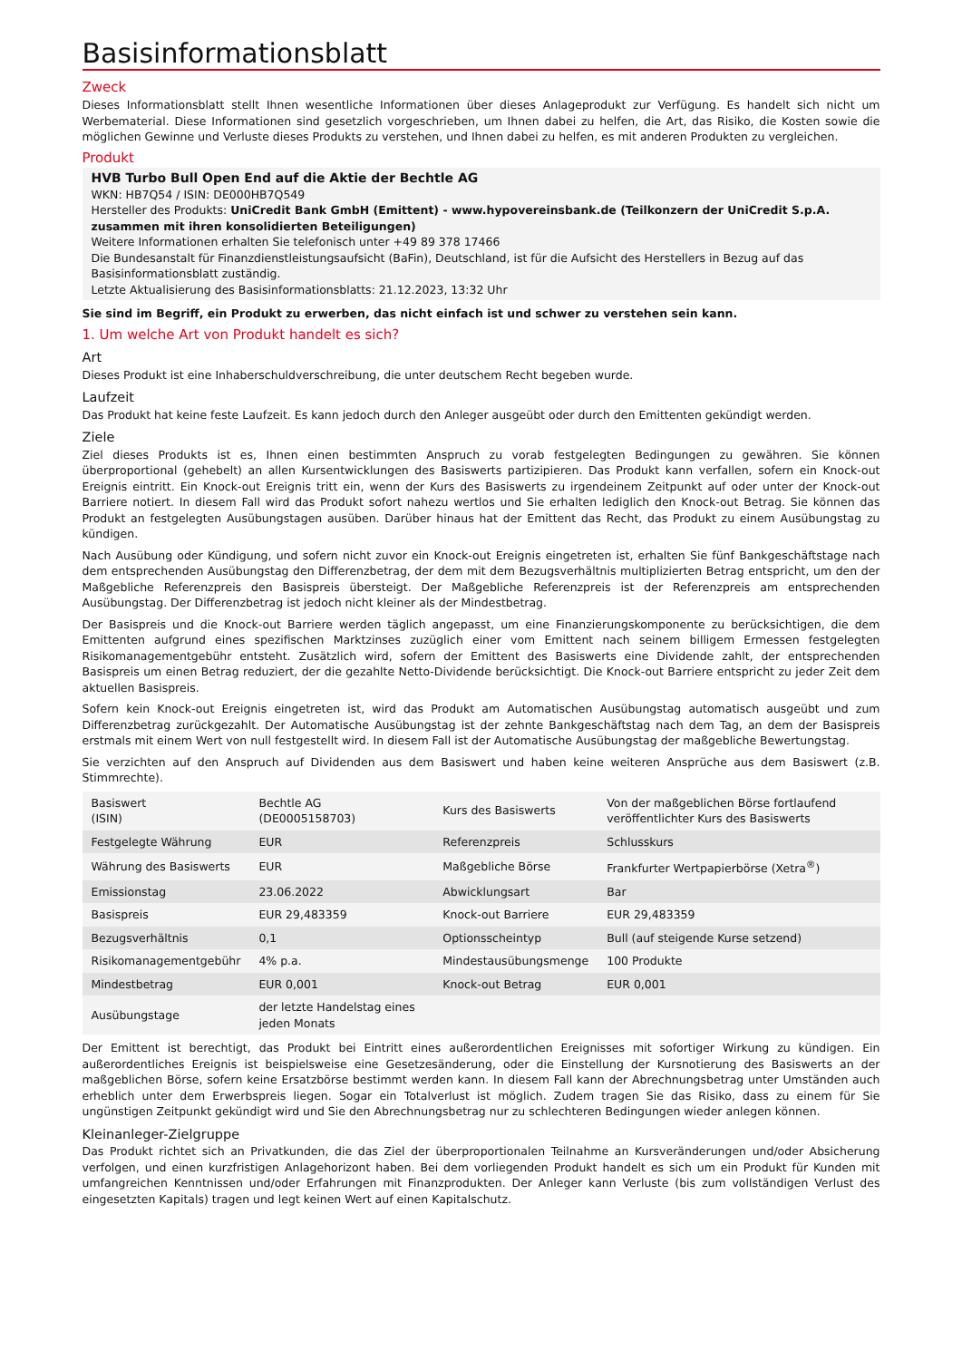Basisinformationsblatt
Zweck
Dieses Informationsblatt stellt Ihnen wesentliche Informationen über dieses Anlageprodukt zur Verfügung. Es handelt sich nicht um Werbematerial. Diese Informationen sind gesetzlich vorgeschrieben, um Ihnen dabei zu helfen, die Art, das Risiko, die Kosten sowie die möglichen Gewinne und Verluste dieses Produkts zu verstehen, und Ihnen dabei zu helfen, es mit anderen Produkten zu vergleichen.
Produkt
HVB Turbo Bull Open End auf die Aktie der Bechtle AG
WKN: HB7Q54 / ISIN: DE000HB7Q549
Hersteller des Produkts: UniCredit Bank GmbH (Emittent) - www.hypovereinsbank.de (Teilkonzern der UniCredit S.p.A. zusammen mit ihren konsolidierten Beteiligungen)
Weitere Informationen erhalten Sie telefonisch unter +49 89 378 17466
Die Bundesanstalt für Finanzdienstleistungsaufsicht (BaFin), Deutschland, ist für die Aufsicht des Herstellers in Bezug auf das Basisinformationsblatt zuständig.
Letzte Aktualisierung des Basisinformationsblatts: 21.12.2023, 13:32 Uhr
Sie sind im Begriff, ein Produkt zu erwerben, das nicht einfach ist und schwer zu verstehen sein kann.
1. Um welche Art von Produkt handelt es sich?
Art
Dieses Produkt ist eine Inhaberschuldverschreibung, die unter deutschem Recht begeben wurde.
Laufzeit
Das Produkt hat keine feste Laufzeit. Es kann jedoch durch den Anleger ausgeübt oder durch den Emittenten gekündigt werden.
Ziele
Ziel dieses Produkts ist es, Ihnen einen bestimmten Anspruch zu vorab festgelegten Bedingungen zu gewähren. Sie können überproportional (gehebelt) an allen Kursentwicklungen des Basiswerts partizipieren. Das Produkt kann verfallen, sofern ein Knock-out Ereignis eintritt. Ein Knock-out Ereignis tritt ein, wenn der Kurs des Basiswerts zu irgendeinem Zeitpunkt auf oder unter der Knock-out Barriere notiert. In diesem Fall wird das Produkt sofort nahezu wertlos und Sie erhalten lediglich den Knock-out Betrag. Sie können das Produkt an festgelegten Ausübungstagen ausüben. Darüber hinaus hat der Emittent das Recht, das Produkt zu einem Ausübungstag zu kündigen.
Nach Ausübung oder Kündigung, und sofern nicht zuvor ein Knock-out Ereignis eingetreten ist, erhalten Sie fünf Bankgeschäftstage nach dem entsprechenden Ausübungstag den Differenzbetrag, der dem mit dem Bezugsverhältnis multiplizierten Betrag entspricht, um den der Maßgebliche Referenzpreis den Basispreis übersteigt. Der Maßgebliche Referenzpreis ist der Referenzpreis am entsprechenden Ausübungstag. Der Differenzbetrag ist jedoch nicht kleiner als der Mindestbetrag.
Der Basispreis und die Knock-out Barriere werden täglich angepasst, um eine Finanzierungskomponente zu berücksichtigen, die dem Emittenten aufgrund eines spezifischen Marktzinses zuzüglich einer vom Emittent nach seinem billigem Ermessen festgelegten Risikomanagementgebühr entsteht. Zusätzlich wird, sofern der Emittent des Basiswerts eine Dividende zahlt, der entsprechenden Basispreis um einen Betrag reduziert, der die gezahlte Netto-Dividende berücksichtigt. Die Knock-out Barriere entspricht zu jeder Zeit dem aktuellen Basispreis.
Sofern kein Knock-out Ereignis eingetreten ist, wird das Produkt am Automatischen Ausübungstag automatisch ausgeübt und zum Differenzbetrag zurückgezahlt. Der Automatische Ausübungstag ist der zehnte Bankgeschäftstag nach dem Tag, an dem der Basispreis erstmals mit einem Wert von null festgestellt wird. In diesem Fall ist der Automatische Ausübungstag der maßgebliche Bewertungstag.
Sie verzichten auf den Anspruch auf Dividenden aus dem Basiswert und haben keine weiteren Ansprüche aus dem Basiswert (z.B. Stimmrechte).
| Basiswert (ISIN) | Bechtle AG (DE0005158703) | Kurs des Basiswerts | Von der maßgeblichen Börse fortlaufend veröffentlichter Kurs des Basiswerts |
| Festgelegte Währung | EUR | Referenzpreis | Schlusskurs |
| Währung des Basiswerts | EUR | Maßgebliche Börse | Frankfurter Wertpapierbörse (Xetra<sup>®</sup>) |
| Emissionstag | 23.06.2022 | Abwicklungsart | Bar |
| Basispreis | EUR 29,483359 | Knock-out Barriere | EUR 29,483359 |
| Bezugsverhältnis | 0,1 | Optionsscheintyp | Bull (auf steigende Kurse setzend) |
| Risikomanagementgebühr | 4% p.a. | Mindestausübungsmenge | 100 Produkte |
| Mindestbetrag | EUR 0,001 | Knock-out Betrag | EUR 0,001 |
| Ausübungstage | der letzte Handelstag eines jeden Monats | | |
Der Emittent ist berechtigt, das Produkt bei Eintritt eines außerordentlichen Ereignisses mit sofortiger Wirkung zu kündigen. Ein außerordentliches Ereignis ist beispielsweise eine Gesetzesänderung, oder die Einstellung der Kursnotierung des Basiswerts an der maßgeblichen Börse, sofern keine Ersatzbörse bestimmt werden kann. In diesem Fall kann der Abrechnungsbetrag unter Umständen auch erheblich unter dem Erwerbspreis liegen. Sogar ein Totalverlust ist möglich. Zudem tragen Sie das Risiko, dass zu einem für Sie ungünstigen Zeitpunkt gekündigt wird und Sie den Abrechnungsbetrag nur zu schlechteren Bedingungen wieder anlegen können.
Kleinanleger-Zielgruppe
Das Produkt richtet sich an Privatkunden, die das Ziel der überproportionalen Teilnahme an Kursveränderungen und/oder Absicherung verfolgen, und einen kurzfristigen Anlagehorizont haben. Bei dem vorliegenden Produkt handelt es sich um ein Produkt für Kunden mit umfangreichen Kenntnissen und/oder Erfahrungen mit Finanzprodukten. Der Anleger kann Verluste (bis zum vollständigen Verlust des eingesetzten Kapitals) tragen und legt keinen Wert auf einen Kapitalschutz.